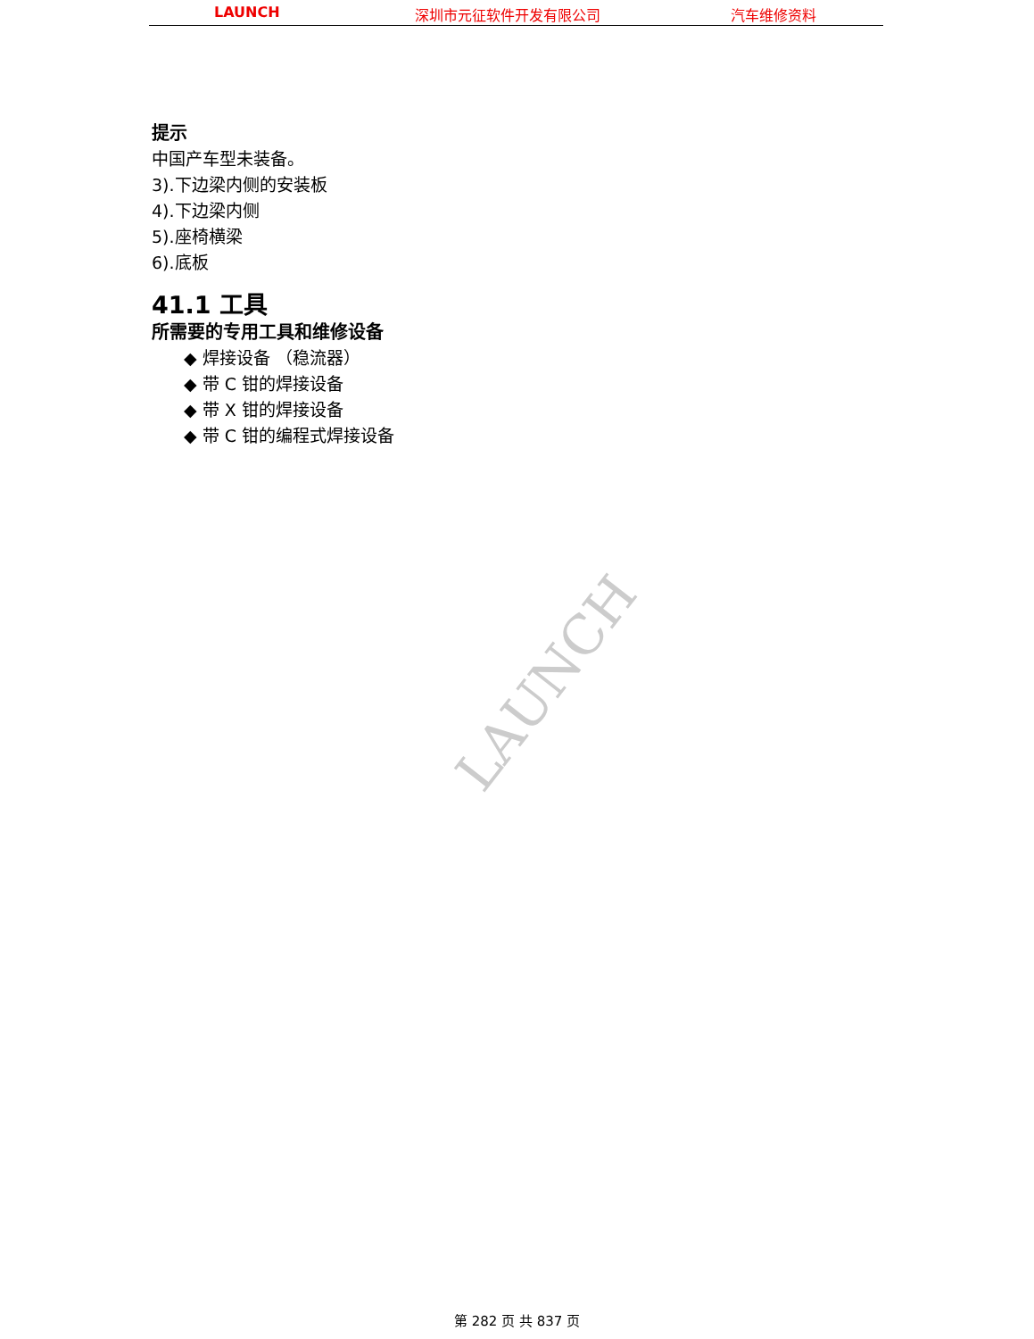LAUNCH 深圳市元征软件开发有限公司 汽车维修资料
提示
中国产车型未装备。
3).下边梁内侧的安装板
4).下边梁内侧
5).座椅横梁
6).底板
41.1 工具
所需要的专用工具和维修设备
◆ 焊接设备 （稳流器）
◆ 带 C 钳的焊接设备
◆ 带 X 钳的焊接设备
◆ 带 C 钳的编程式焊接设备
LAUNCH
第 282 页 共 837 页